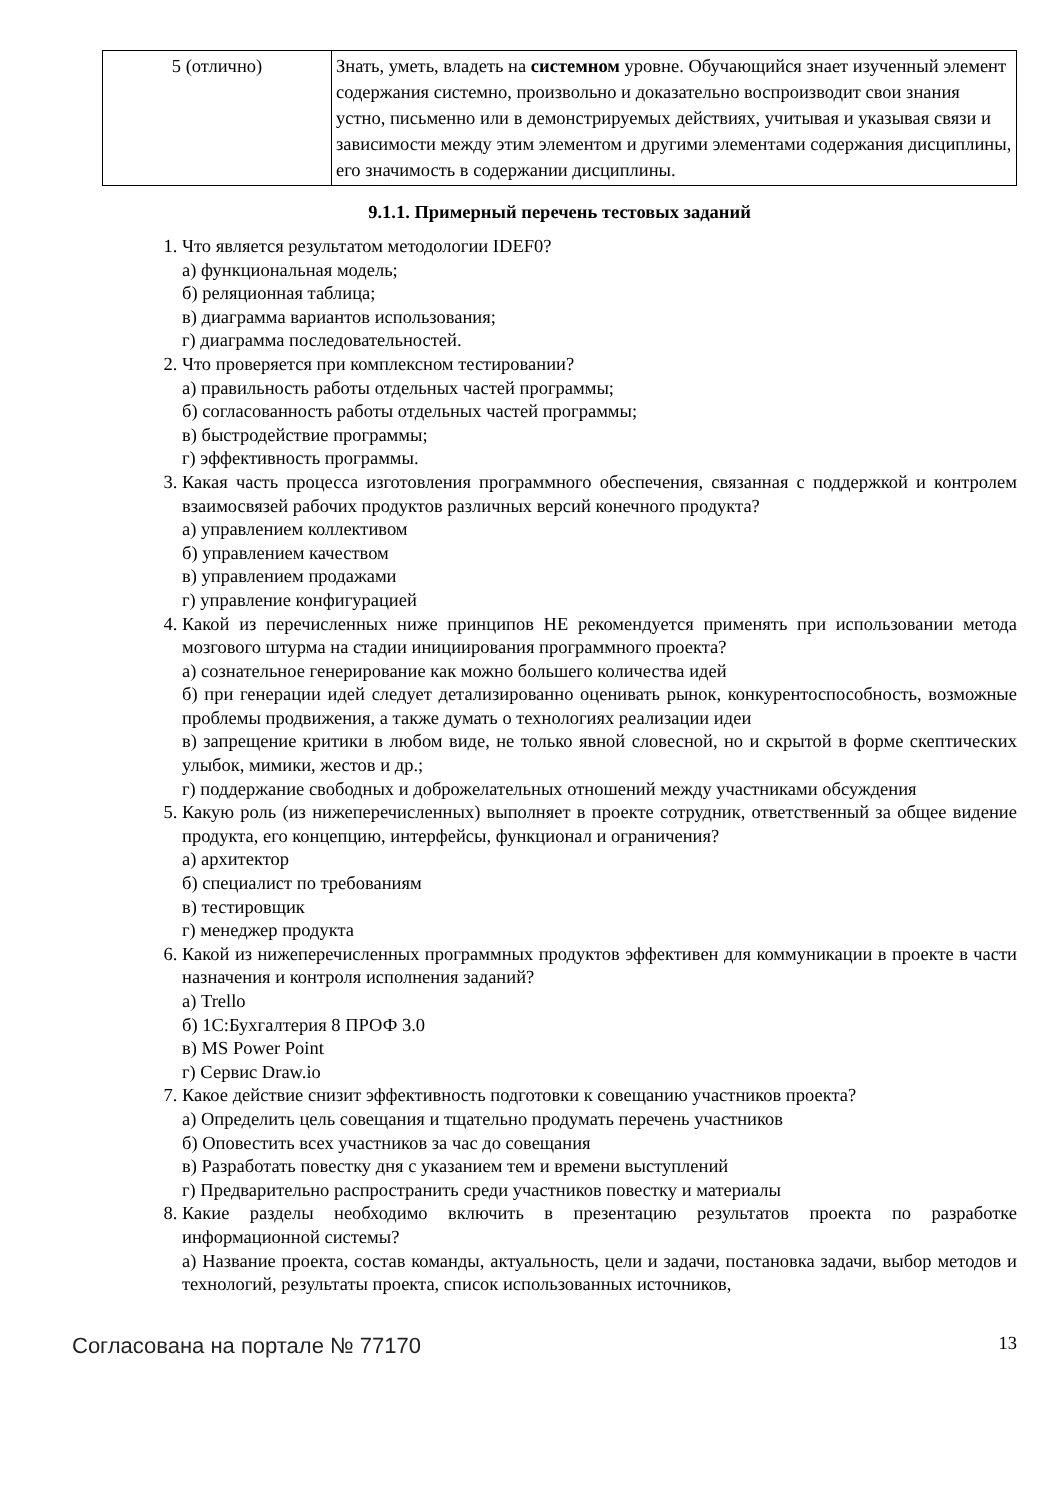| 5 (отлично) | Знать, уметь, владеть на системном уровне. Обучающийся знает изученный элемент содержания системно, произвольно и доказательно воспроизводит свои знания устно, письменно или в демонстрируемых действиях, учитывая и указывая связи и зависимости между этим элементом и другими элементами содержания дисциплины, его значимость в содержании дисциплины. |
9.1.1. Примерный перечень тестовых заданий
1. Что является результатом методологии IDEF0?
а) функциональная модель;
б) реляционная таблица;
в) диаграмма вариантов использования;
г) диаграмма последовательностей.
2. Что проверяется при комплексном тестировании?
а) правильность работы отдельных частей программы;
б) согласованность работы отдельных частей программы;
в) быстродействие программы;
г) эффективность программы.
3. Какая часть процесса изготовления программного обеспечения, связанная с поддержкой и контролем взаимосвязей рабочих продуктов различных версий конечного продукта?
а) управлением коллективом
б) управлением качеством
в) управлением продажами
г) управление конфигурацией
4. Какой из перечисленных ниже принципов НЕ рекомендуется применять при использовании метода мозгового штурма на стадии инициирования программного проекта?
а) сознательное генерирование как можно большего количества идей
б) при генерации идей следует детализированно оценивать рынок, конкурентоспособность, возможные проблемы продвижения, а также думать о технологиях реализации идеи
в) запрещение критики в любом виде, не только явной словесной, но и скрытой в форме скептических улыбок, мимики, жестов и др.;
г) поддержание свободных и доброжелательных отношений между участниками обсуждения
5. Какую роль (из нижеперечисленных) выполняет в проекте сотрудник, ответственный за общее видение продукта, его концепцию, интерфейсы, функционал и ограничения?
а) архитектор
б) специалист по требованиям
в) тестировщик
г) менеджер продукта
6. Какой из нижеперечисленных программных продуктов эффективен для коммуникации в проекте в части назначения и контроля исполнения заданий?
а) Trello
б) 1С:Бухгалтерия 8 ПРОФ 3.0
в) MS Power Point
г) Сервис Draw.io
7. Какое действие снизит эффективность подготовки к совещанию участников проекта?
а) Определить цель совещания и тщательно продумать перечень участников
б) Оповестить всех участников за час до совещания
в) Разработать повестку дня с указанием тем и времени выступлений
г) Предварительно распространить среди участников повестку и материалы
8. Какие разделы необходимо включить в презентацию результатов проекта по разработке информационной системы?
а) Название проекта, состав команды, актуальность, цели и задачи, постановка задачи, выбор методов и технологий, результаты проекта, список использованных источников,
Согласована на портале № 77170 13